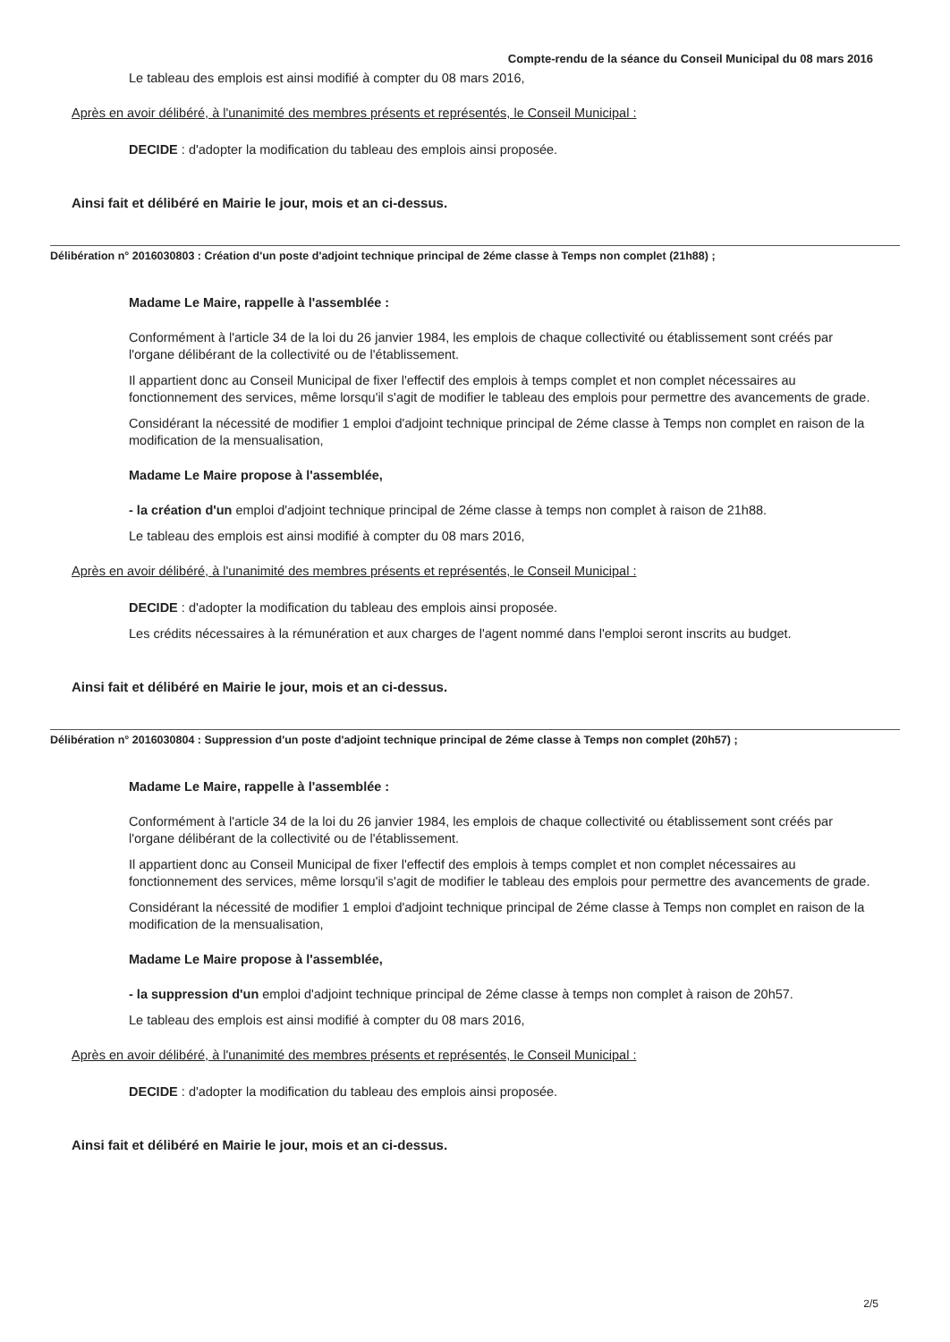Compte-rendu de la séance du Conseil Municipal du 08 mars 2016
Le tableau des emplois est ainsi modifié à compter du 08 mars 2016,
Après en avoir délibéré, à l'unanimité des membres présents et représentés, le Conseil Municipal :
DECIDE : d'adopter la modification du tableau des emplois ainsi proposée.
Ainsi fait et délibéré en Mairie le jour, mois et an ci-dessus.
Délibération n° 2016030803 : Création d'un poste d'adjoint technique principal de 2éme classe à Temps non complet (21h88) ;
Madame Le Maire, rappelle à l'assemblée :
Conformément à l'article 34 de la loi du 26 janvier 1984, les emplois de chaque collectivité ou établissement sont créés par l'organe délibérant de la collectivité ou de l'établissement.
Il appartient donc au Conseil Municipal de fixer l'effectif des emplois à temps complet et non complet nécessaires au fonctionnement des services, même lorsqu'il s'agit de modifier le tableau des emplois pour permettre des avancements de grade.
Considérant la nécessité de modifier 1 emploi d'adjoint technique principal de 2éme classe à Temps non complet en raison de la modification de la mensualisation,
Madame Le Maire propose à l'assemblée,
- la création d'un emploi d'adjoint technique principal de 2éme classe à temps non complet à raison de 21h88.
Le tableau des emplois est ainsi modifié à compter du 08 mars 2016,
Après en avoir délibéré, à l'unanimité des membres présents et représentés, le Conseil Municipal :
DECIDE : d'adopter la modification du tableau des emplois ainsi proposée.
Les crédits nécessaires à la rémunération et aux charges de l'agent nommé dans l'emploi seront inscrits au budget.
Ainsi fait et délibéré en Mairie le jour, mois et an ci-dessus.
Délibération n° 2016030804 : Suppression d'un poste d'adjoint technique principal de 2éme classe à Temps non complet (20h57) ;
Madame Le Maire, rappelle à l'assemblée :
Conformément à l'article 34 de la loi du 26 janvier 1984, les emplois de chaque collectivité ou établissement sont créés par l'organe délibérant de la collectivité ou de l'établissement.
Il appartient donc au Conseil Municipal de fixer l'effectif des emplois à temps complet et non complet nécessaires au fonctionnement des services, même lorsqu'il s'agit de modifier le tableau des emplois pour permettre des avancements de grade.
Considérant la nécessité de modifier 1 emploi d'adjoint technique principal de 2éme classe à Temps non complet en raison de la modification de la mensualisation,
Madame Le Maire propose à l'assemblée,
- la suppression d'un emploi d'adjoint technique principal de 2éme classe à temps non complet à raison de 20h57.
Le tableau des emplois est ainsi modifié à compter du 08 mars 2016,
Après en avoir délibéré, à l'unanimité des membres présents et représentés, le Conseil Municipal :
DECIDE : d'adopter la modification du tableau des emplois ainsi proposée.
Ainsi fait et délibéré en Mairie le jour, mois et an ci-dessus.
2/5